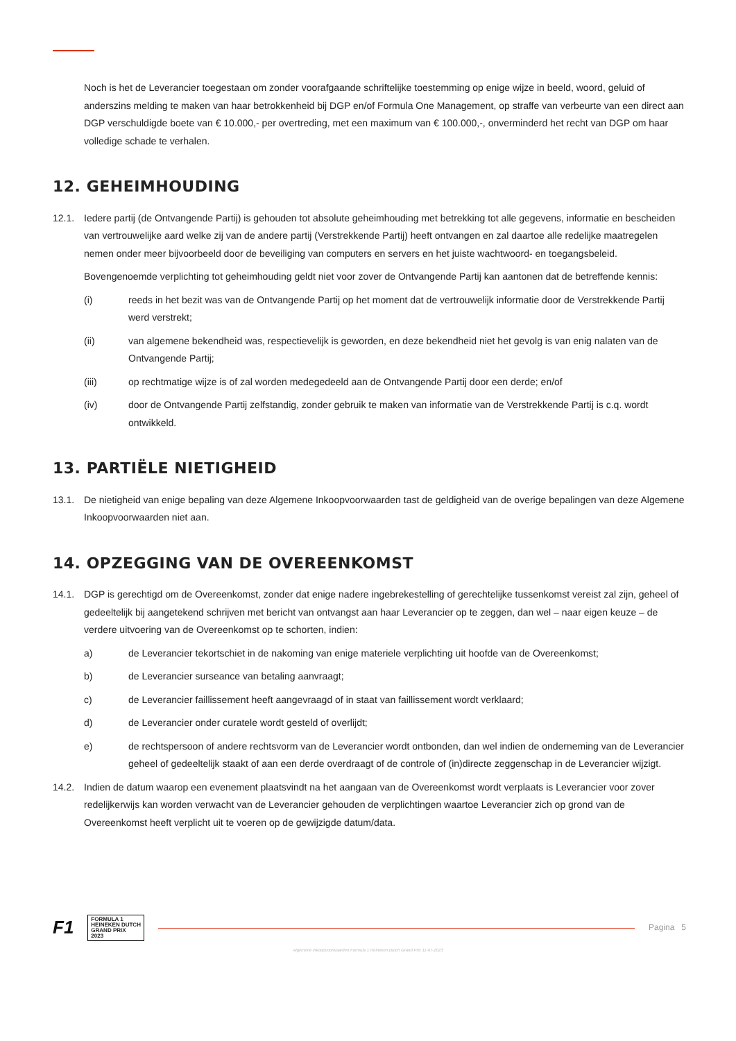Noch is het de Leverancier toegestaan om zonder voorafgaande schriftelijke toestemming op enige wijze in beeld, woord, geluid of anderszins melding te maken van haar betrokkenheid bij DGP en/of Formula One Management, op straffe van verbeurte van een direct aan DGP verschuldigde boete van € 10.000,- per overtreding, met een maximum van € 100.000,-, onverminderd het recht van DGP om haar volledige schade te verhalen.
12. GEHEIMHOUDING
12.1. Iedere partij (de Ontvangende Partij) is gehouden tot absolute geheimhouding met betrekking tot alle gegevens, informatie en bescheiden van vertrouwelijke aard welke zij van de andere partij (Verstrekkende Partij) heeft ontvangen en zal daartoe alle redelijke maatregelen nemen onder meer bijvoorbeeld door de beveiliging van computers en servers en het juiste wachtwoord- en toegangsbeleid.
Bovengenoemde verplichting tot geheimhouding geldt niet voor zover de Ontvangende Partij kan aantonen dat de betreffende kennis:
(i) reeds in het bezit was van de Ontvangende Partij op het moment dat de vertrouwelijk informatie door de Verstrekkende Partij werd verstrekt;
(ii) van algemene bekendheid was, respectievelijk is geworden, en deze bekendheid niet het gevolg is van enig nalaten van de Ontvangende Partij;
(iii) op rechtmatige wijze is of zal worden medegedeeld aan de Ontvangende Partij door een derde; en/of
(iv) door de Ontvangende Partij zelfstandig, zonder gebruik te maken van informatie van de Verstrekkende Partij is c.q. wordt ontwikkeld.
13. PARTIËLE NIETIGHEID
13.1. De nietigheid van enige bepaling van deze Algemene Inkoopvoorwaarden tast de geldigheid van de overige bepalingen van deze Algemene Inkoopvoorwaarden niet aan.
14. OPZEGGING VAN DE OVEREENKOMST
14.1. DGP is gerechtigd om de Overeenkomst, zonder dat enige nadere ingebrekestelling of gerechtelijke tussenkomst vereist zal zijn, geheel of gedeeltelijk bij aangetekend schrijven met bericht van ontvangst aan haar Leverancier op te zeggen, dan wel – naar eigen keuze – de verdere uitvoering van de Overeenkomst op te schorten, indien:
a) de Leverancier tekortschiet in de nakoming van enige materiele verplichting uit hoofde van de Overeenkomst;
b) de Leverancier surseance van betaling aanvraagt;
c) de Leverancier faillissement heeft aangevraagd of in staat van faillissement wordt verklaard;
d) de Leverancier onder curatele wordt gesteld of overlijdt;
e) de rechtspersoon of andere rechtsvorm van de Leverancier wordt ontbonden, dan wel indien de onderneming van de Leverancier geheel of gedeeltelijk staakt of aan een derde overdraagt of de controle of (in)directe zeggenschap in de Leverancier wijzigt.
14.2. Indien de datum waarop een evenement plaatsvindt na het aangaan van de Overeenkomst wordt verplaats is Leverancier voor zover redelijkerwijs kan worden verwacht van de Leverancier gehouden de verplichtingen waartoe Leverancier zich op grond van de Overeenkomst heeft verplicht uit te voeren op de gewijzigde datum/data.
F1 FORMULA 1
HEINEKEN DUTCH
GRAND PRIX
2023
Pagina 5
Algemene inkoopvoorwaarden Formula 1 Heineken Dutch Grand Prix 11-07-2023